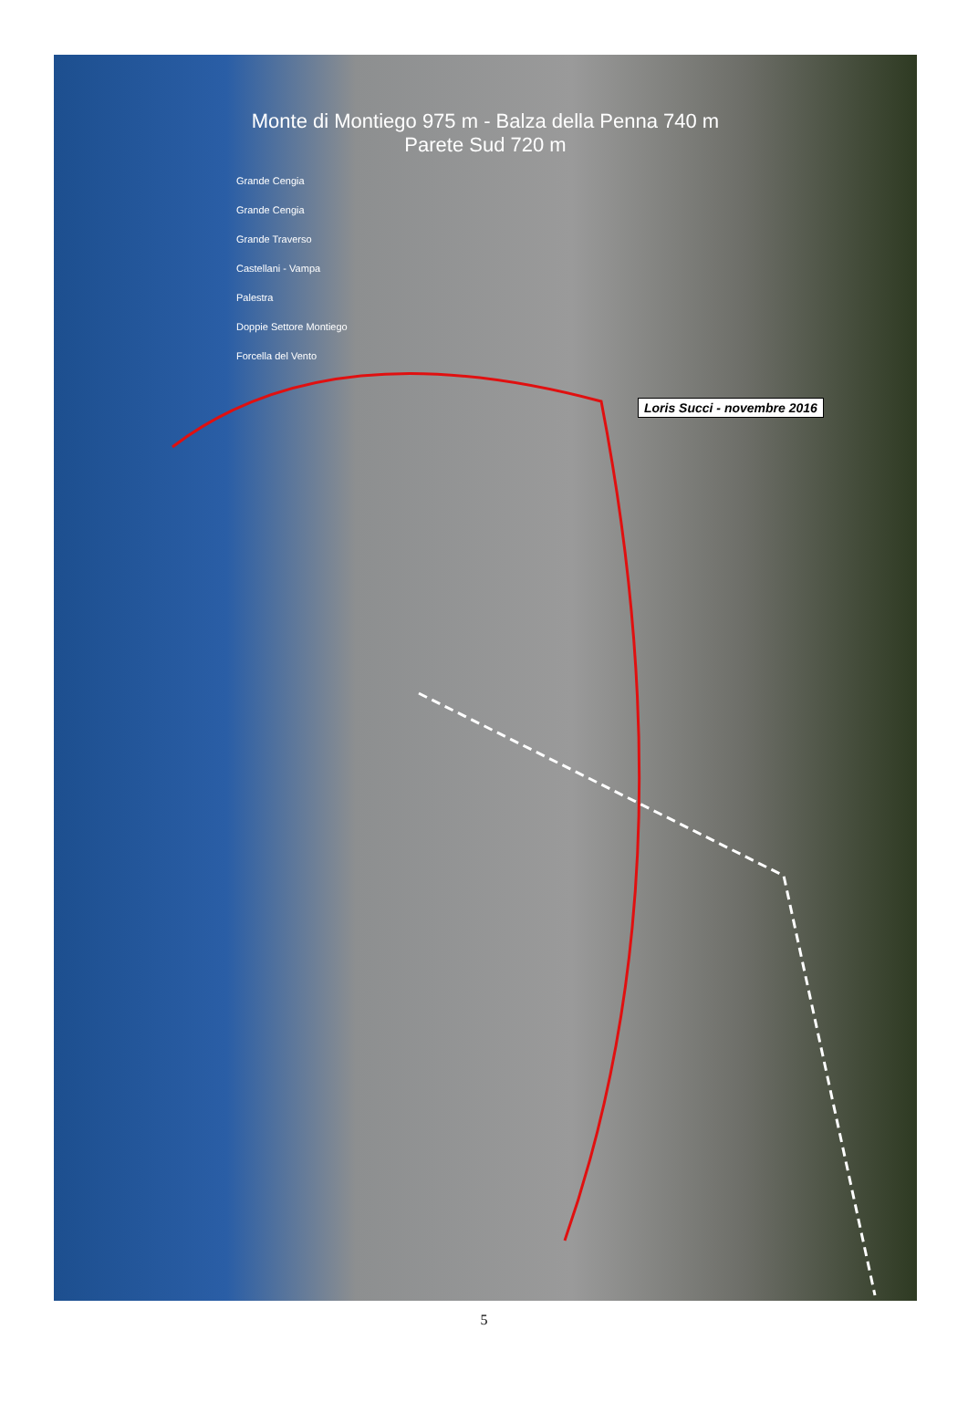Monte di Montiego 975 m - Balza della Penna 740 m
Parete Sud 720 m
Grande Cengia
Grande Cengia
Grande Traverso
Castellani - Vampa
Palestra
Doppie Settore Montiego
Forcella del Vento
Loris Succi - novembre 2016
5